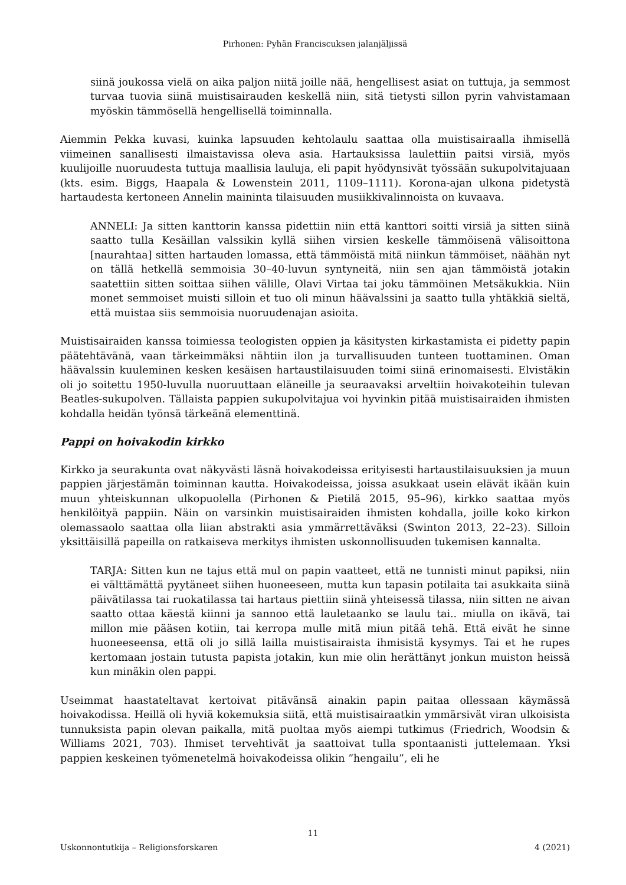Pirhonen: Pyhän Franciscuksen jalanjäljissä
siinä joukossa vielä on aika paljon niitä joille nää, hengellisest asiat on tuttuja, ja semmost turvaa tuovia siinä muistisairauden keskellä niin, sitä tietysti sillon pyrin vahvistamaan myöskin tämmösellä hengellisellä toiminnalla.
Aiemmin Pekka kuvasi, kuinka lapsuuden kehtolaulu saattaa olla muistisairaalla ihmisellä viimeinen sanallisesti ilmaistavissa oleva asia. Hartauksissa laulettiin paitsi virsiä, myös kuulijoille nuoruudesta tuttuja maallisia lauluja, eli papit hyödynsivät työssään sukupolvitajuaan (kts. esim. Biggs, Haapala & Lowenstein 2011, 1109–1111). Korona-ajan ulkona pidetystä hartaudesta kertoneen Annelin maininta tilaisuuden musiikkivalinnoista on kuvaava.
ANNELI: Ja sitten kanttorin kanssa pidettiin niin että kanttori soitti virsiä ja sitten siinä saatto tulla Kesäillan valssikin kyllä siihen virsien keskelle tämmöisenä välisoittona [naurahtaa] sitten hartauden lomassa, että tämmöistä mitä niinkun tämmöiset, näähän nyt on tällä hetkellä semmoisia 30–40-luvun syntyneitä, niin sen ajan tämmöistä jotakin saatettiin sitten soittaa siihen välille, Olavi Virtaa tai joku tämmöinen Metsäkukkia. Niin monet semmoiset muisti silloin et tuo oli minun häävalssini ja saatto tulla yhtäkkiä sieltä, että muistaa siis semmoisia nuoruudenajan asioita.
Muistisairaiden kanssa toimiessa teologisten oppien ja käsitysten kirkastamista ei pidetty papin päätehtävänä, vaan tärkeimmäksi nähtiin ilon ja turvallisuuden tunteen tuottaminen. Oman häävalssin kuuleminen kesken kesäisen hartaustilaisuuden toimi siinä erinomaisesti. Elvistäkin oli jo soitettu 1950-luvulla nuoruuttaan eläneille ja seuraavaksi arveltiin hoivakoteihin tulevan Beatles-sukupolven. Tällaista pappien sukupolvitajua voi hyvinkin pitää muistisairaiden ihmisten kohdalla heidän työnsä tärkeänä elementtinä.
Pappi on hoivakodin kirkko
Kirkko ja seurakunta ovat näkyvästi läsnä hoivakodeissa erityisesti hartaustilaisuuksien ja muun pappien järjestämän toiminnan kautta. Hoivakodeissa, joissa asukkaat usein elävät ikään kuin muun yhteiskunnan ulkopuolella (Pirhonen & Pietilä 2015, 95–96), kirkko saattaa myös henkilöityä pappiin. Näin on varsinkin muistisairaiden ihmisten kohdalla, joille koko kirkon olemassaolo saattaa olla liian abstrakti asia ymmärrettäväksi (Swinton 2013, 22–23). Silloin yksittäisillä papeilla on ratkaiseva merkitys ihmisten uskonnollisuuden tukemisen kannalta.
TARJA: Sitten kun ne tajus että mul on papin vaatteet, että ne tunnisti minut papiksi, niin ei välttämättä pyytäneet siihen huoneeseen, mutta kun tapasin potilaita tai asukkaita siinä päivätilassa tai ruokatilassa tai hartaus piettiin siinä yhteisessä tilassa, niin sitten ne aivan saatto ottaa käestä kiinni ja sannoo että lauletaanko se laulu tai.. miulla on ikävä, tai millon mie pääsen kotiin, tai kerropa mulle mitä miun pitää tehä. Että eivät he sinne huoneeseensa, että oli jo sillä lailla muistisairaista ihmisistä kysymys. Tai et he rupes kertomaan jostain tutusta papista jotakin, kun mie olin herättänyt jonkun muiston heissä kun minäkin olen pappi.
Useimmat haastateltavat kertoivat pitävänsä ainakin papin paitaa ollessaan käymässä hoivakodissa. Heillä oli hyviä kokemuksia siitä, että muistisairaatkin ymmärsivät viran ulkoisista tunnuksista papin olevan paikalla, mitä puoltaa myös aiempi tutkimus (Friedrich, Woodsin & Williams 2021, 703). Ihmiset tervehtivät ja saattoivat tulla spontaanisti juttelemaan. Yksi pappien keskeinen työmenetelmä hoivakodeissa olikin ”hengailu”, eli he
11
Uskonnontutkija – Religionsforskaren 4 (2021)